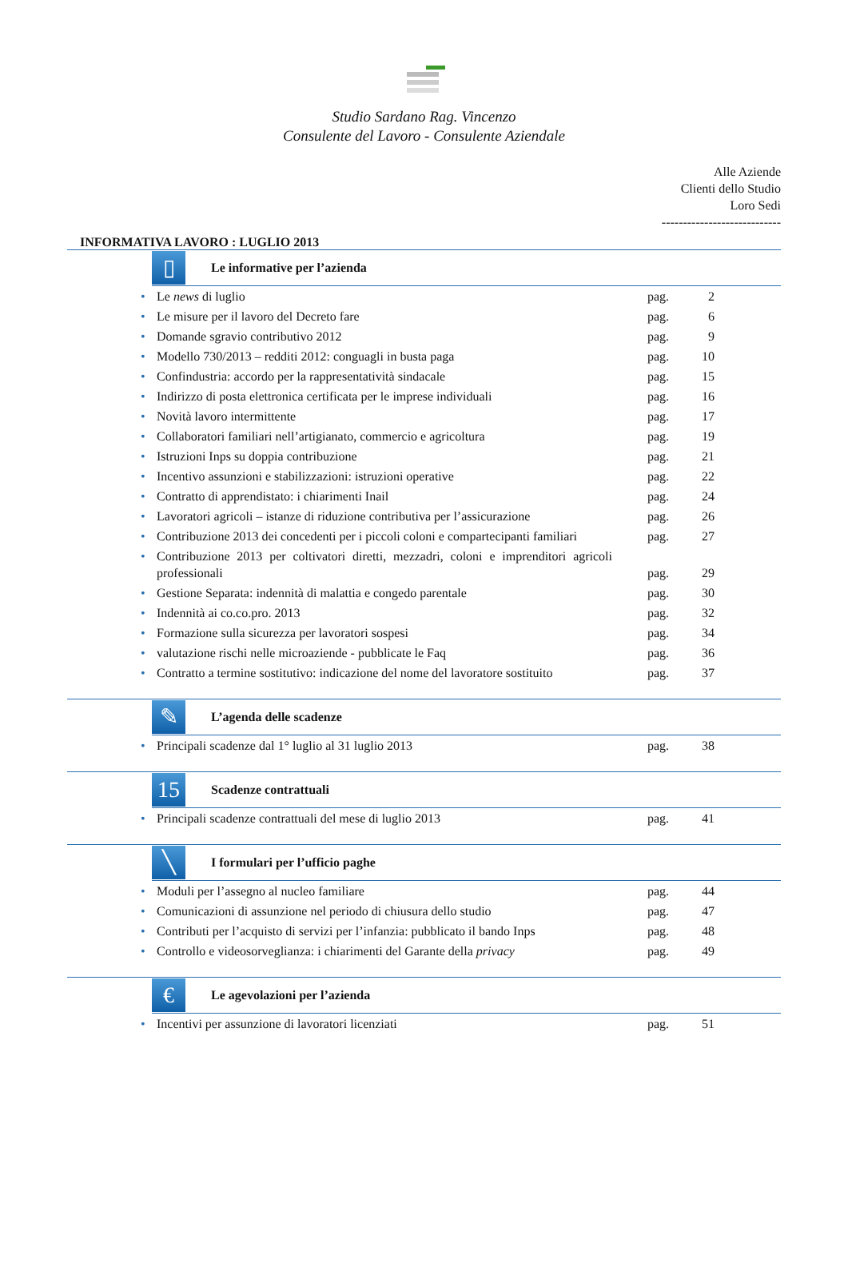Studio Sardano Rag. Vincenzo
Consulente del Lavoro - Consulente Aziendale
Alle Aziende
Clienti dello Studio
Loro Sedi
----------------------------
INFORMATIVA LAVORO : LUGLIO 2013
▯
Le informative per l’azienda
| • | Le news di luglio | pag. | 2 |
| • | Le misure per il lavoro del Decreto fare | pag. | 6 |
| • | Domande sgravio contributivo 2012 | pag. | 9 |
| • | Modello 730/2013 – redditi 2012: conguagli in busta paga | pag. | 10 |
| • | Confindustria: accordo per la rappresentatività sindacale | pag. | 15 |
| • | Indirizzo di posta elettronica certificata per le imprese individuali | pag. | 16 |
| • | Novità lavoro intermittente | pag. | 17 |
| • | Collaboratori familiari nell’artigianato, commercio e agricoltura | pag. | 19 |
| • | Istruzioni Inps su doppia contribuzione | pag. | 21 |
| • | Incentivo assunzioni e stabilizzazioni: istruzioni operative | pag. | 22 |
| • | Contratto di apprendistato: i chiarimenti Inail | pag. | 24 |
| • | Lavoratori agricoli – istanze di riduzione contributiva per l’assicurazione | pag. | 26 |
| • | Contribuzione 2013 dei concedenti per i piccoli coloni e compartecipanti familiari | pag. | 27 |
| • | Contribuzione 2013 per coltivatori diretti, mezzadri, coloni e imprenditori agricoli professionali | pag. | 29 |
| • | Gestione Separata: indennità di malattia e congedo parentale | pag. | 30 |
| • | Indennità ai co.co.pro. 2013 | pag. | 32 |
| • | Formazione sulla sicurezza per lavoratori sospesi | pag. | 34 |
| • | valutazione rischi nelle microaziende - pubblicate le Faq | pag. | 36 |
| • | Contratto a termine sostitutivo: indicazione del nome del lavoratore sostituito | pag. | 37 |
✎
L’agenda delle scadenze
| • | Principali scadenze dal 1° luglio al 31 luglio 2013 | pag. | 38 |
15
Scadenze contrattuali
| • | Principali scadenze contrattuali del mese di luglio 2013 | pag. | 41 |
╲
I formulari per l’ufficio paghe
| • | Moduli per l’assegno al nucleo familiare | pag. | 44 |
| • | Comunicazioni di assunzione nel periodo di chiusura dello studio | pag. | 47 |
| • | Contributi per l’acquisto di servizi per l’infanzia: pubblicato il bando Inps | pag. | 48 |
| • | Controllo e videosorveglianza: i chiarimenti del Garante della privacy | pag. | 49 |
€
Le agevolazioni per l’azienda
| • | Incentivi per assunzione di lavoratori licenziati | pag. | 51 |